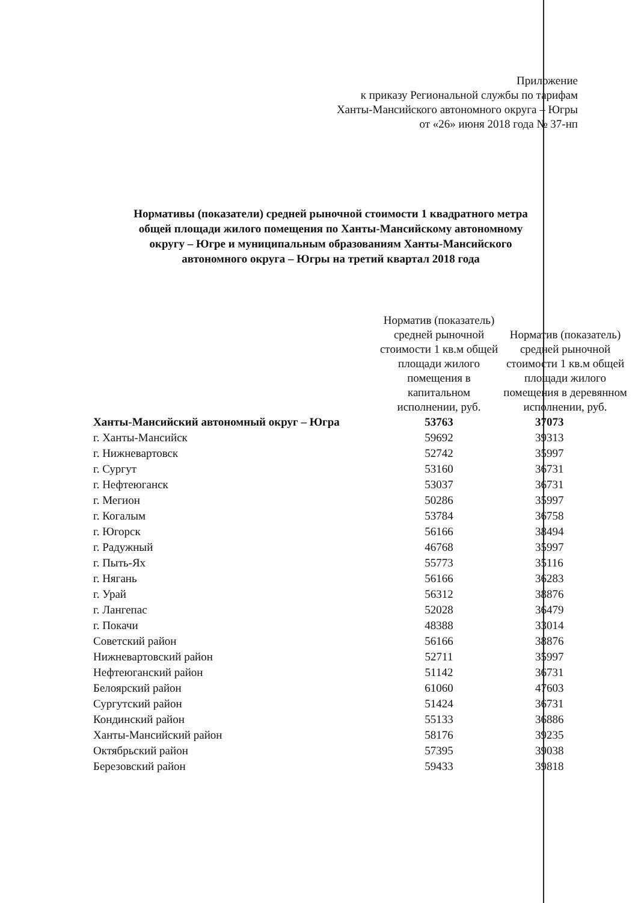Приложение
к приказу Региональной службы по тарифам
Ханты-Мансийского автономного округа – Югры
от «26» июня 2018 года № 37-нп
Нормативы (показатели) средней рыночной стоимости 1 квадратного метра
общей площади жилого помещения по Ханты-Мансийскому автономному
округу – Югре и муниципальным образованиям Ханты-Мансийского
автономного округа – Югры на третий квартал 2018 года
| | Норматив (показатель) средней рыночной стоимости 1 кв.м общей площади жилого помещения в капитальном исполнении, руб. | Норматив (показатель) средней рыночной стоимости 1 кв.м общей площади жилого помещения в деревянном исполнении, руб. |
| --- | --- | --- |
| Ханты-Мансийский автономный округ – Югра | 53763 | 37073 |
| г. Ханты-Мансийск | 59692 | 39313 |
| г. Нижневартовск | 52742 | 35997 |
| г. Сургут | 53160 | 36731 |
| г. Нефтеюганск | 53037 | 36731 |
| г. Мегион | 50286 | 35997 |
| г. Когалым | 53784 | 36758 |
| г. Югорск | 56166 | 38494 |
| г. Радужный | 46768 | 35997 |
| г. Пыть-Ях | 55773 | 35116 |
| г. Нягань | 56166 | 36283 |
| г. Урай | 56312 | 38876 |
| г. Лангепас | 52028 | 36479 |
| г. Покачи | 48388 | 33014 |
| Советский район | 56166 | 38876 |
| Нижневартовский район | 52711 | 35997 |
| Нефтеюганский район | 51142 | 36731 |
| Белоярский район | 61060 | 47603 |
| Сургутский район | 51424 | 36731 |
| Кондинский район | 55133 | 36886 |
| Ханты-Мансийский район | 58176 | 39235 |
| Октябрьский район | 57395 | 39038 |
| Березовский район | 59433 | 39818 |